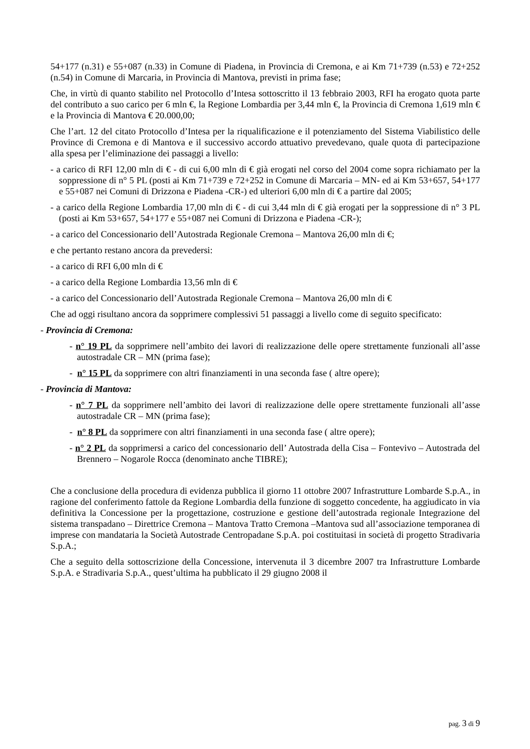54+177 (n.31) e 55+087 (n.33) in Comune di Piadena, in Provincia di Cremona, e ai Km 71+739 (n.53) e 72+252 (n.54) in Comune di Marcaria, in Provincia di Mantova, previsti in prima fase;
Che, in virtù di quanto stabilito nel Protocollo d’Intesa sottoscritto il 13 febbraio 2003, RFI ha erogato quota parte del contributo a suo carico per 6 mln €, la Regione Lombardia per 3,44 mln €, la Provincia di Cremona 1,619 mln € e la Provincia di Mantova € 20.000,00;
Che l’art. 12 del citato Protocollo d’Intesa per la riqualificazione e il potenziamento del Sistema Viabilistico delle Province di Cremona e di Mantova e il successivo accordo attuativo prevedevano, quale quota di partecipazione alla spesa per l’eliminazione dei passaggi a livello:
- a carico di RFI 12,00 mln di € - di cui 6,00 mln di € già erogati nel corso del 2004 come sopra richiamato per la soppressione di n° 5 PL (posti ai Km 71+739 e 72+252 in Comune di Marcaria – MN- ed ai Km 53+657, 54+177 e 55+087 nei Comuni di Drizzona e Piadena -CR-) ed ulteriori 6,00 mln di € a partire dal 2005;
- a carico della Regione Lombardia 17,00 mln di € - di cui 3,44 mln di € già erogati per la soppressione di n° 3 PL (posti ai Km 53+657, 54+177 e 55+087 nei Comuni di Drizzona e Piadena -CR-);
- a carico del Concessionario dell’Autostrada Regionale Cremona – Mantova 26,00 mln di €;
e che pertanto restano ancora da prevedersi:
- a carico di RFI 6,00 mln di €
- a carico della Regione Lombardia 13,56 mln di €
- a carico del Concessionario dell’Autostrada Regionale Cremona – Mantova 26,00 mln di €
Che ad oggi risultano ancora da sopprimere complessivi 51 passaggi a livello come di seguito specificato:
- Provincia di Cremona:
- n° 19 PL da sopprimere nell’ambito dei lavori di realizzazione delle opere strettamente funzionali all’asse autostradale CR – MN (prima fase);
- n° 15 PL da sopprimere con altri finanziamenti in una seconda fase ( altre opere);
- Provincia di Mantova:
- n° 7 PL da sopprimere nell’ambito dei lavori di realizzazione delle opere strettamente funzionali all’asse autostradale CR – MN (prima fase);
- n° 8 PL da sopprimere con altri finanziamenti in una seconda fase ( altre opere);
- n° 2 PL da sopprimersi a carico del concessionario dell’ Autostrada della Cisa – Fontevivo – Autostrada del Brennero – Nogarole Rocca (denominato anche TIBRE);
Che a conclusione della procedura di evidenza pubblica il giorno 11 ottobre 2007 Infrastrutture Lombarde S.p.A., in ragione del conferimento fattole da Regione Lombardia della funzione di soggetto concedente, ha aggiudicato in via definitiva la Concessione per la progettazione, costruzione e gestione dell’autostrada regionale Integrazione del sistema transpadano – Direttrice Cremona – Mantova Tratto Cremona –Mantova sud all’associazione temporanea di imprese con mandataria la Società Autostrade Centropadane S.p.A. poi costituitasi in società di progetto Stradivaria S.p.A.;
Che a seguito della sottoscrizione della Concessione, intervenuta il 3 dicembre 2007 tra Infrastrutture Lombarde S.p.A. e Stradivaria S.p.A., quest’ultima ha pubblicato il 29 giugno 2008 il
pag. 3 di 9